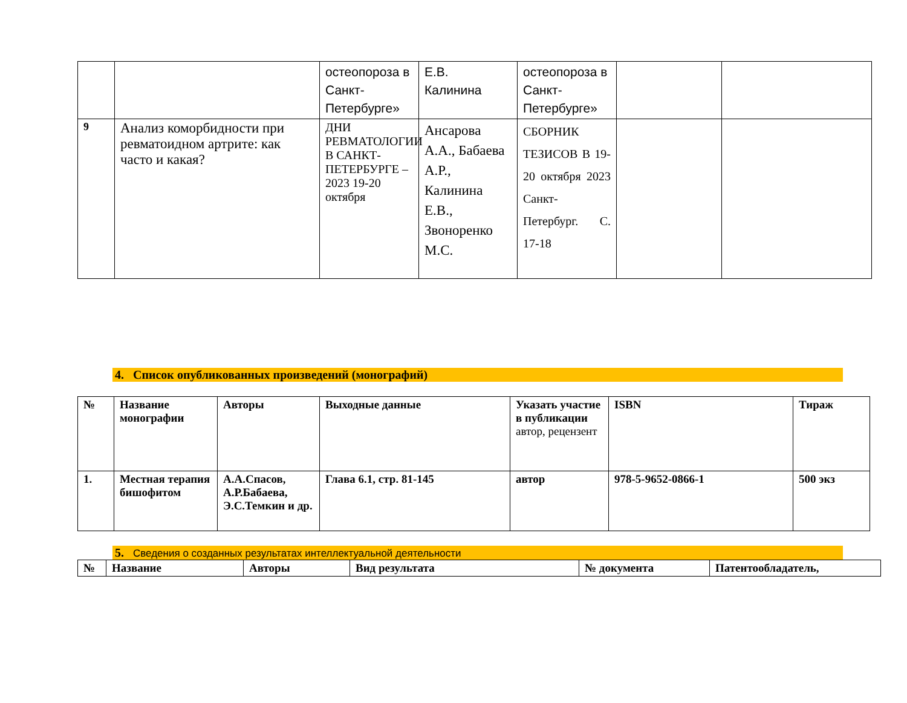| | | остеопороза в Санкт-Петербурге» | Е.В. Калинина | остеопороза в Санкт-Петербурге» | | |
| 9 | Анализ коморбидности при ревматоидном артрите: как часто и какая? | ДНИ РЕВМАТОЛОГИИ В САНКТ-ПЕТЕРБУРГЕ – 2023 19-20 октября | Ансарова А.А., Бабаева А.Р., Калинина Е.В., Звоноренко М.С. | СБОРНИК ТЕЗИСОВ В 19-20 октября 2023 Санкт-Петербург. С. 17-18 | | |
4. Список опубликованных произведений (монографий)
| № | Название монографии | Авторы | Выходные данные | Указать участие в публикации автор, рецензент | ISBN | Тираж |
| 1. | Местная терапия бишофитом | А.А.Спасов, А.Р.Бабаева, Э.С.Темкин и др. | Глава 6.1, стр. 81-145 | автор | 978-5-9652-0866-1 | 500 экз |
5. Сведения о созданных результатах интеллектуальной деятельности
| № | Название | Авторы | Вид результата | № документа | Патентообладатель, |